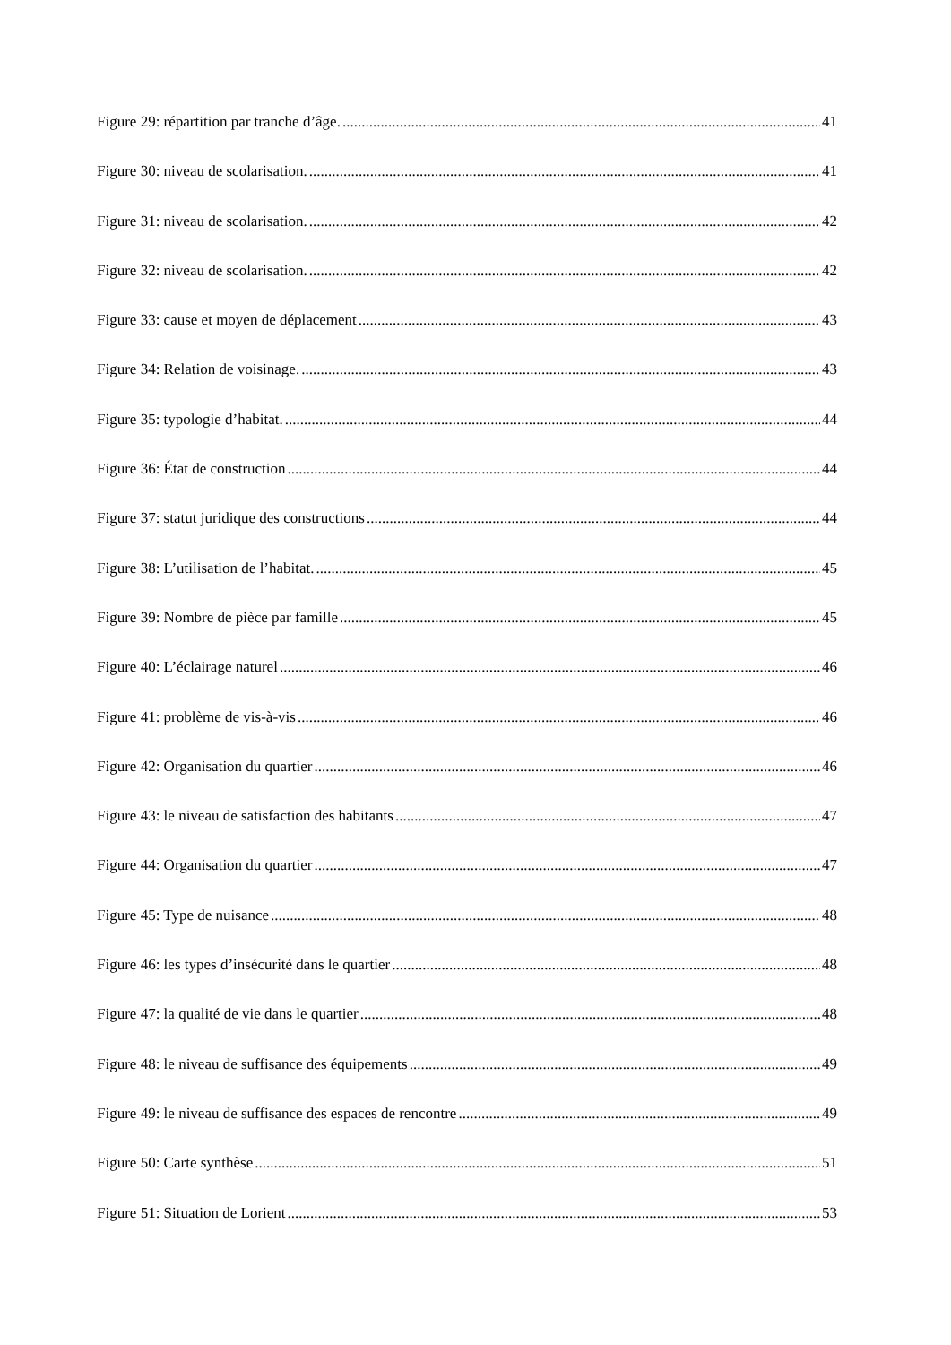Figure 29: répartition par tranche d’âge. 41
Figure 30: niveau de scolarisation. 41
Figure 31: niveau de scolarisation. 42
Figure 32: niveau de scolarisation. 42
Figure 33: cause et moyen de déplacement 43
Figure 34: Relation de voisinage. 43
Figure 35: typologie d’habitat. 44
Figure 36: État de construction 44
Figure 37: statut juridique des constructions 44
Figure 38: L’utilisation de l’habitat. 45
Figure 39: Nombre de pièce par famille 45
Figure 40: L’éclairage naturel 46
Figure 41: problème de vis-à-vis 46
Figure 42: Organisation du quartier 46
Figure 43: le niveau de satisfaction des habitants 47
Figure 44: Organisation du quartier 47
Figure 45: Type de nuisance 48
Figure 46: les types d’insécurité dans le quartier 48
Figure 47: la qualité de vie dans le quartier 48
Figure 48: le niveau de suffisance des équipements 49
Figure 49: le niveau de suffisance des espaces de rencontre 49
Figure 50: Carte synthèse 51
Figure 51: Situation de Lorient 53